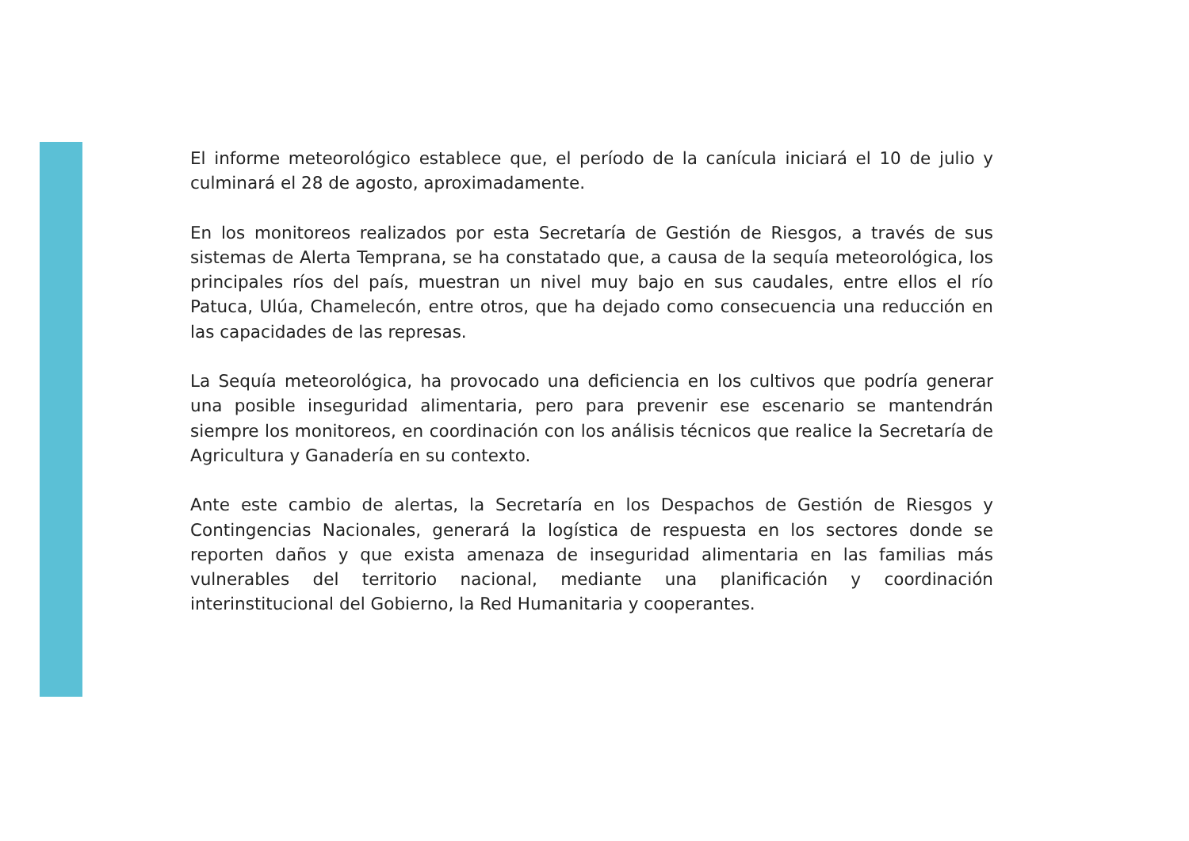El informe meteorológico establece que, el período de la canícula iniciará el 10 de julio y culminará el 28 de agosto, aproximadamente.
En los monitoreos realizados por esta Secretaría de Gestión de Riesgos, a través de sus sistemas de Alerta Temprana, se ha constatado que, a causa de la sequía meteorológica, los principales ríos del país, muestran un nivel muy bajo en sus caudales, entre ellos el río Patuca, Ulúa, Chamelecón, entre otros, que ha dejado como consecuencia una reducción en las capacidades de las represas.
La Sequía meteorológica, ha provocado una deficiencia en los cultivos que podría generar una posible inseguridad alimentaria, pero para prevenir ese escenario se mantendrán siempre los monitoreos, en coordinación con los análisis técnicos que realice la Secretaría de Agricultura y Ganadería en su contexto.
Ante este cambio de alertas, la Secretaría en los Despachos de Gestión de Riesgos y Contingencias Nacionales, generará la logística de respuesta en los sectores donde se reporten daños y que exista amenaza de inseguridad alimentaria en las familias más vulnerables del territorio nacional, mediante una planificación y coordinación interinstitucional del Gobierno, la Red Humanitaria y cooperantes.